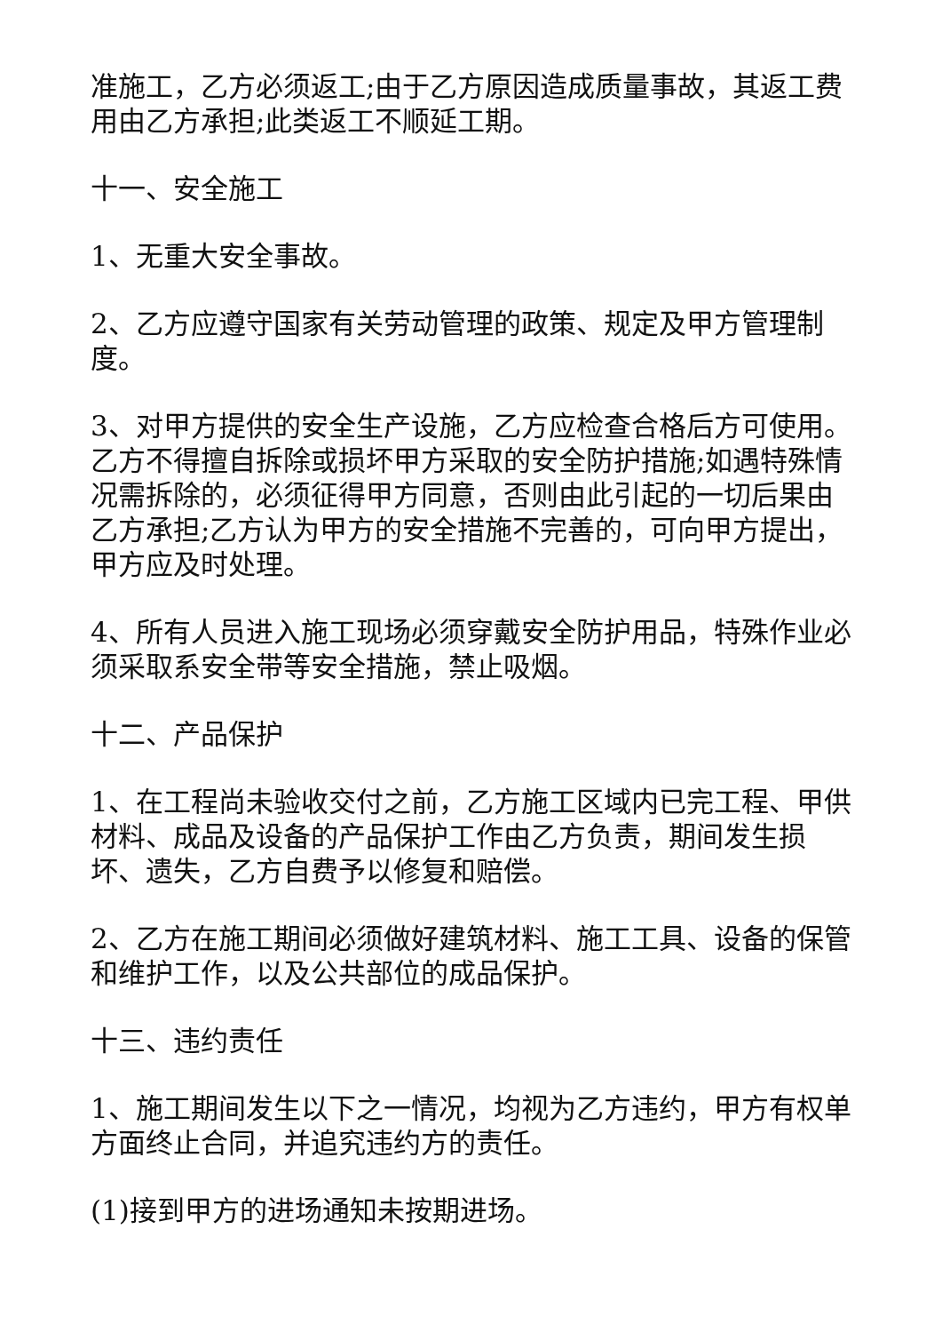准施工，乙方必须返工;由于乙方原因造成质量事故，其返工费用由乙方承担;此类返工不顺延工期。
十一、安全施工
1、无重大安全事故。
2、乙方应遵守国家有关劳动管理的政策、规定及甲方管理制度。
3、对甲方提供的安全生产设施，乙方应检查合格后方可使用。乙方不得擅自拆除或损坏甲方采取的安全防护措施;如遇特殊情况需拆除的，必须征得甲方同意，否则由此引起的一切后果由乙方承担;乙方认为甲方的安全措施不完善的，可向甲方提出，甲方应及时处理。
4、所有人员进入施工现场必须穿戴安全防护用品，特殊作业必须采取系安全带等安全措施，禁止吸烟。
十二、产品保护
1、在工程尚未验收交付之前，乙方施工区域内已完工程、甲供材料、成品及设备的产品保护工作由乙方负责，期间发生损坏、遗失，乙方自费予以修复和赔偿。
2、乙方在施工期间必须做好建筑材料、施工工具、设备的保管和维护工作，以及公共部位的成品保护。
十三、违约责任
1、施工期间发生以下之一情况，均视为乙方违约，甲方有权单方面终止合同，并追究违约方的责任。
(1)接到甲方的进场通知未按期进场。